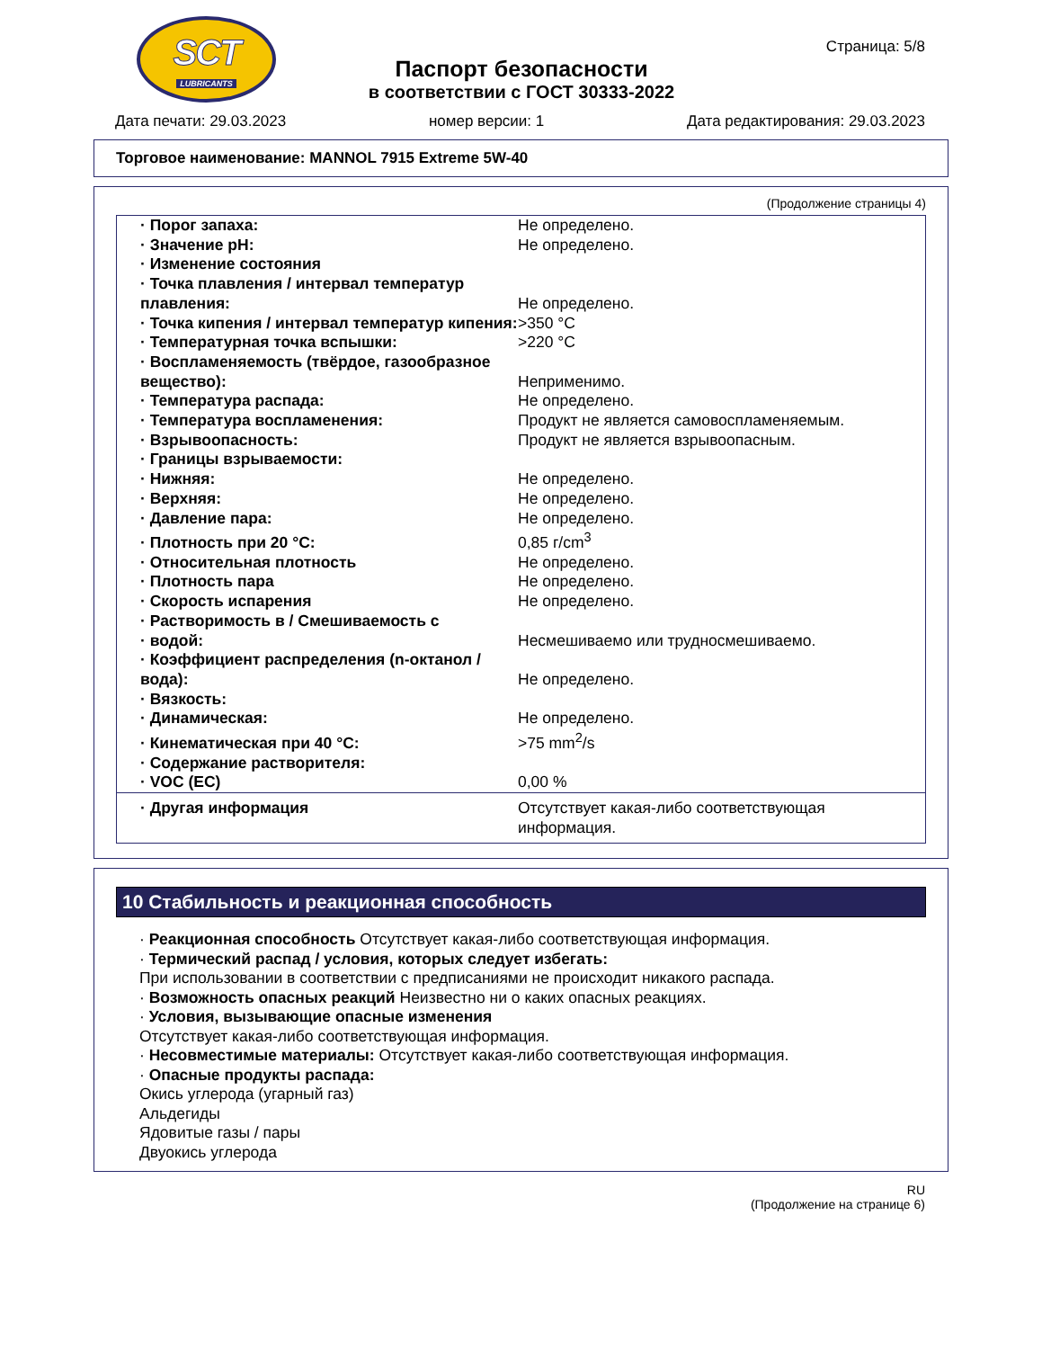SCT
LUBRICANTS
Паспорт безопасности
в соответствии с ГОСТ 30333-2022
Страница: 5/8
Дата печати: 29.03.2023 номер версии: 1 Дата редактирования: 29.03.2023
Торговое наименование: MANNOL 7915 Extreme 5W-40
(Продолжение страницы 4)
| · Порог запаха: | Не определено. |
| · Значение pH: | Не определено. |
| · Изменение состояния | |
| · Точка плавления / интервал температур плавления: | Не определено. |
| · Точка кипения / интервал температур кипения: | >350 °C |
| · Температурная точка вспышки: | >220 °C |
| · Воспламеняемость (твёрдое, газообразное вещество): | Неприменимо. |
| · Температура распада: | Не определено. |
| · Температура воспламенения: | Продукт не является самовоспламеняемым. |
| · Взрывоопасность: | Продукт не является взрывоопасным. |
| · Границы взрываемости: | |
| · Нижняя: | Не определено. |
| · Верхняя: | Не определено. |
| · Давление пара: | Не определено. |
| · Плотность при 20 °C: | 0,85 г/cm<sup>3</sup> |
| · Относительная плотность | Не определено. |
| · Плотность пара | Не определено. |
| · Скорость испарения | Не определено. |
| · Растворимость в / Смешиваемость с · водой: | Несмешиваемо или трудносмешиваемо. |
| · Коэффициент распределения (n-октанол / вода): | Не определено. |
| · Вязкость: | |
| · Динамическая: | Не определено. |
| · Кинематическая при 40 °C: | >75 mm<sup>2</sup>/s |
| · Содержание растворителя: | |
| · VOC (EC) | 0,00 % |
| · Другая информация | Отсутствует какая-либо соответствующая информация. |
10 Стабильность и реакционная способность
· Реакционная способность Отсутствует какая-либо соответствующая информация.
· Термический распад / условия, которых следует избегать:
При использовании в соответствии с предписаниями не происходит никакого распада.
· Возможность опасных реакций Неизвестно ни о каких опасных реакциях.
· Условия, вызывающие опасные изменения
Отсутствует какая-либо соответствующая информация.
· Несовместимые материалы: Отсутствует какая-либо соответствующая информация.
· Опасные продукты распада:
Окись углерода (угарный газ)
Альдегиды
Ядовитые газы / пары
Двуокись углерода
RU
(Продолжение на странице 6)